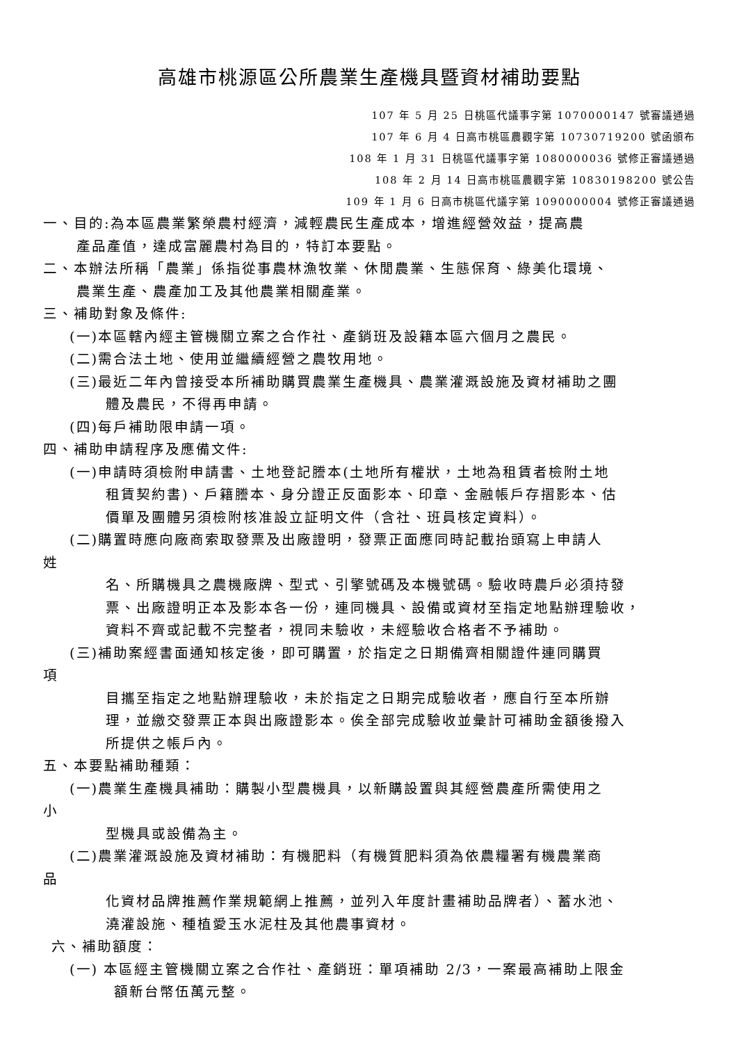高雄市桃源區公所農業生產機具暨資材補助要點
107 年 5 月 25 日桃區代議事字第 1070000147 號審議通過
107 年 6 月 4 日高市桃區農觀字第 10730719200 號函頒布
108 年 1 月 31 日桃區代議事字第 1080000036 號修正審議通過
108 年 2 月 14 日高市桃區農觀字第 10830198200 號公告
109 年 1 月 6 日高市桃區代議字第 1090000004 號修正審議通過
一、目的:為本區農業繁榮農村經濟，減輕農民生產成本，增進經營效益，提高農
產品產值，達成富麗農村為目的，特訂本要點。
二、本辦法所稱「農業」係指從事農林漁牧業、休閒農業、生態保育、綠美化環境、
農業生產、農產加工及其他農業相關產業。
三、補助對象及條件:
(一)本區轄內經主管機關立案之合作社、產銷班及設籍本區六個月之農民。
(二)需合法土地、使用並繼續經營之農牧用地。
(三)最近二年內曾接受本所補助購買農業生產機具、農業灌溉設施及資材補助之團
體及農民，不得再申請。
(四)每戶補助限申請一項。
四、補助申請程序及應備文件:
(一)申請時須檢附申請書、土地登記謄本(土地所有權狀，土地為租賃者檢附土地
租賃契約書)、戶籍謄本、身分證正反面影本、印章、金融帳戶存摺影本、估
價單及團體另須檢附核准設立証明文件（含社、班員核定資料）。
(二)購置時應向廠商索取發票及出廠證明，發票正面應同時記載抬頭寫上申請人
姓
名、所購機具之農機廠牌、型式、引擎號碼及本機號碼。驗收時農戶必須持發
票、出廠證明正本及影本各一份，連同機具、設備或資材至指定地點辦理驗收，
資料不齊或記載不完整者，視同未驗收，未經驗收合格者不予補助。
(三)補助案經書面通知核定後，即可購置，於指定之日期備齊相關證件連同購買
項
目攜至指定之地點辦理驗收，未於指定之日期完成驗收者，應自行至本所辦
理，並繳交發票正本與出廠證影本。俟全部完成驗收並彙計可補助金額後撥入
所提供之帳戶內。
五、本要點補助種類：
(一)農業生產機具補助：購製小型農機具，以新購設置與其經營農產所需使用之
小
型機具或設備為主。
(二)農業灌溉設施及資材補助：有機肥料（有機質肥料須為依農糧署有機農業商
品
化資材品牌推薦作業規範網上推薦，並列入年度計畫補助品牌者）、蓄水池、
澆灌設施、種植愛玉水泥柱及其他農事資材。
六、補助額度：
(一) 本區經主管機關立案之合作社、產銷班：單項補助 2/3，一案最高補助上限金
額新台幣伍萬元整。